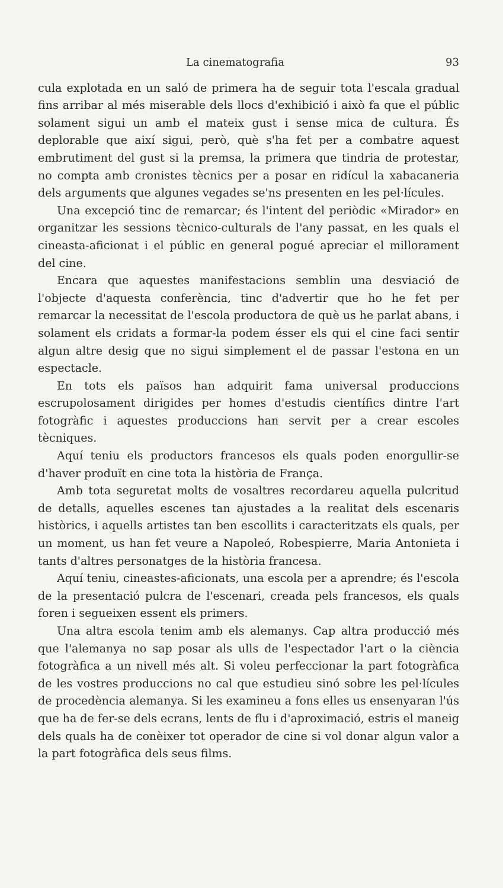La cinematografia 93
cula explotada en un saló de primera ha de seguir tota l'escala gradual fins arribar al més miserable dels llocs d'exhibició i això fa que el públic solament sigui un amb el mateix gust i sense mica de cultura. És deplorable que així sigui, però, què s'ha fet per a combatre aquest embrutiment del gust si la premsa, la primera que tindria de protestar, no compta amb cronistes tècnics per a posar en ridícul la xabacaneria dels arguments que algunes vegades se'ns presenten en les pel·lícules.
Una excepció tinc de remarcar; és l'intent del periòdic «Mirador» en organitzar les sessions tècnico-culturals de l'any passat, en les quals el cineasta-aficionat i el públic en general pogué apreciar el millorament del cine.
Encara que aquestes manifestacions semblin una desviació de l'objecte d'aquesta conferència, tinc d'advertir que ho he fet per remarcar la necessitat de l'escola productora de què us he parlat abans, i solament els cridats a formar-la podem ésser els qui el cine faci sentir algun altre desig que no sigui simplement el de passar l'estona en un espectacle.
En tots els països han adquirit fama universal produccions escrupolosament dirigides per homes d'estudis científics dintre l'art fotogràfic i aquestes produccions han servit per a crear escoles tècniques.
Aquí teniu els productors francesos els quals poden enorgullir-se d'haver produït en cine tota la història de França.
Amb tota seguretat molts de vosaltres recordareu aquella pulcritud de detalls, aquelles escenes tan ajustades a la realitat dels escenaris històrics, i aquells artistes tan ben escollits i caracteritzats els quals, per un moment, us han fet veure a Napoleó, Robespierre, Maria Antonieta i tants d'altres personatges de la història francesa.
Aquí teniu, cineastes-aficionats, una escola per a aprendre; és l'escola de la presentació pulcra de l'escenari, creada pels francesos, els quals foren i segueixen essent els primers.
Una altra escola tenim amb els alemanys. Cap altra producció més que l'alemanya no sap posar als ulls de l'espectador l'art o la ciència fotogràfica a un nivell més alt. Si voleu perfeccionar la part fotogràfica de les vostres produccions no cal que estudieu sinó sobre les pel·lícules de procedència alemanya. Si les examineu a fons elles us ensenyaran l'ús que ha de fer-se dels ecrans, lents de flu i d'aproximació, estris el maneig dels quals ha de conèixer tot operador de cine si vol donar algun valor a la part fotogràfica dels seus films.